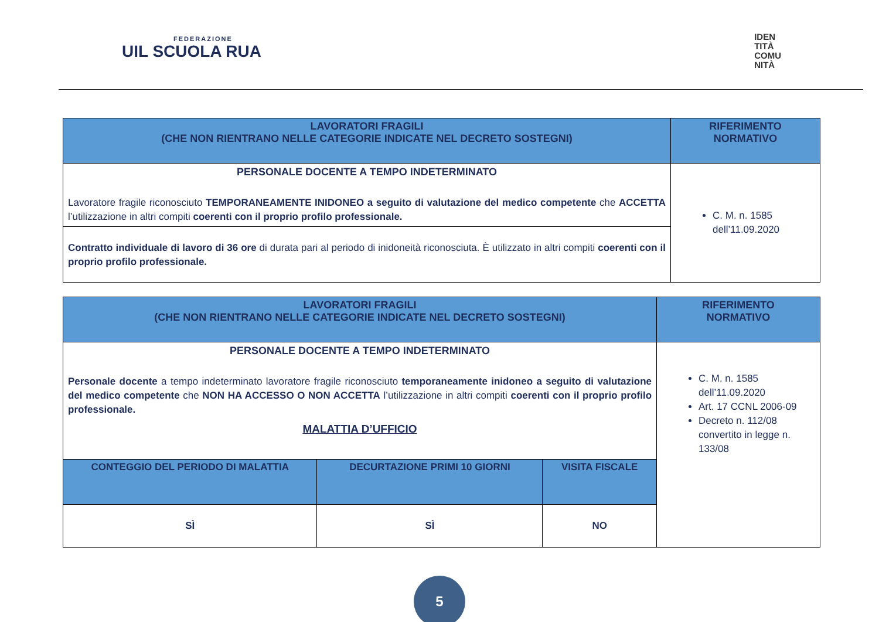FEDERAZIONE
UIL SCUOLA RUA
IDEN
TITÀ
COMU
NITÀ
| LAVORATORI FRAGILI (CHE NON RIENTRANO NELLE CATEGORIE INDICATE NEL DECRETO SOSTEGNI) | RIFERIMENTO NORMATIVO |
| --- | --- |
| PERSONALE DOCENTE A TEMPO INDETERMINATO Lavoratore fragile riconosciuto TEMPORANEAMENTE INIDONEO a seguito di valutazione del medico competente che ACCETTA l’utilizzazione in altri compiti coerenti con il proprio profilo professionale. | C. M. n. 1585 dell’11.09.2020 |
| Contratto individuale di lavoro di 36 ore di durata pari al periodo di inidoneità riconosciuta. È utilizzato in altri compiti coerenti con il proprio profilo professionale. | |
| LAVORATORI FRAGILI (CHE NON RIENTRANO NELLE CATEGORIE INDICATE NEL DECRETO SOSTEGNI) | | | RIFERIMENTO NORMATIVO |
| --- | --- | --- | --- |
| PERSONALE DOCENTE A TEMPO INDETERMINATO Personale docente a tempo indeterminato lavoratore fragile riconosciuto temporaneamente inidoneo a seguito di valutazione del medico competente che NON HA ACCESSO O NON ACCETTA l’utilizzazione in altri compiti coerenti con il proprio profilo professionale. MALATTIA D’UFFICIO | | | C. M. n. 1585 dell’11.09.2020 Art. 17 CCNL 2006-09 Decreto n. 112/08 convertito in legge n. 133/08 |
| CONTEGGIO DEL PERIODO DI MALATTIA | DECURTAZIONE PRIMI 10 GIORNI | VISITA FISCALE | |
| SÌ | SÌ | NO | |
5